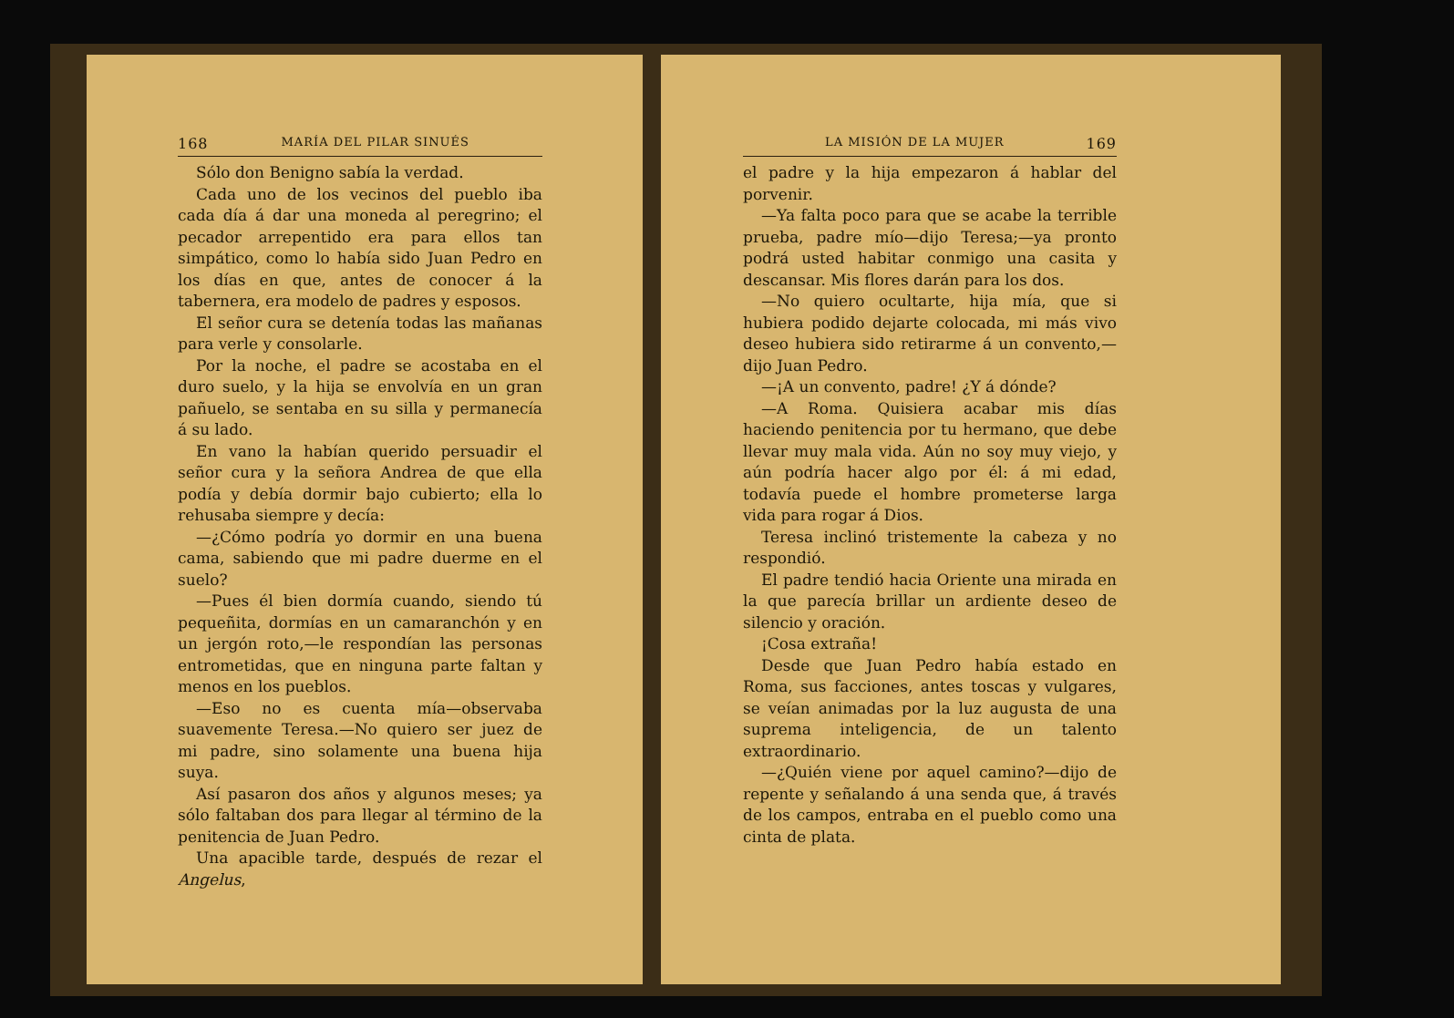168 MARÍA DEL PILAR SINUÉS
Sólo don Benigno sabía la verdad.
Cada uno de los vecinos del pueblo iba cada día á dar una moneda al peregrino; el pecador arrepentido era para ellos tan simpático, como lo había sido Juan Pedro en los días en que, antes de conocer á la tabernera, era modelo de padres y esposos.
El señor cura se detenía todas las mañanas para verle y consolarle.
Por la noche, el padre se acostaba en el duro suelo, y la hija se envolvía en un gran pañuelo, se sentaba en su silla y permanecía á su lado.
En vano la habían querido persuadir el señor cura y la señora Andrea de que ella podía y debía dormir bajo cubierto; ella lo rehusaba siempre y decía:
—¿Cómo podría yo dormir en una buena cama, sabiendo que mi padre duerme en el suelo?
—Pues él bien dormía cuando, siendo tú pequeñita, dormías en un camaranchón y en un jergón roto,—le respondían las personas entrometidas, que en ninguna parte faltan y menos en los pueblos.
—Eso no es cuenta mía—observaba suavemente Teresa.—No quiero ser juez de mi padre, sino solamente una buena hija suya.
Así pasaron dos años y algunos meses; ya sólo faltaban dos para llegar al término de la penitencia de Juan Pedro.
Una apacible tarde, después de rezar el Angelus,
LA MISIÓN DE LA MUJER 169
el padre y la hija empezaron á hablar del porvenir.
—Ya falta poco para que se acabe la terrible prueba, padre mío—dijo Teresa;—ya pronto podrá usted habitar conmigo una casita y descansar. Mis flores darán para los dos.
—No quiero ocultarte, hija mía, que si hubiera podido dejarte colocada, mi más vivo deseo hubiera sido retirarme á un convento,—dijo Juan Pedro.
—¡A un convento, padre! ¿Y á dónde?
—A Roma. Quisiera acabar mis días haciendo penitencia por tu hermano, que debe llevar muy mala vida. Aún no soy muy viejo, y aún podría hacer algo por él: á mi edad, todavía puede el hombre prometerse larga vida para rogar á Dios.
Teresa inclinó tristemente la cabeza y no respondió.
El padre tendió hacia Oriente una mirada en la que parecía brillar un ardiente deseo de silencio y oración.
¡Cosa extraña!
Desde que Juan Pedro había estado en Roma, sus facciones, antes toscas y vulgares, se veían animadas por la luz augusta de una suprema inteligencia, de un talento extraordinario.
—¿Quién viene por aquel camino?—dijo de repente y señalando á una senda que, á través de los campos, entraba en el pueblo como una cinta de plata.